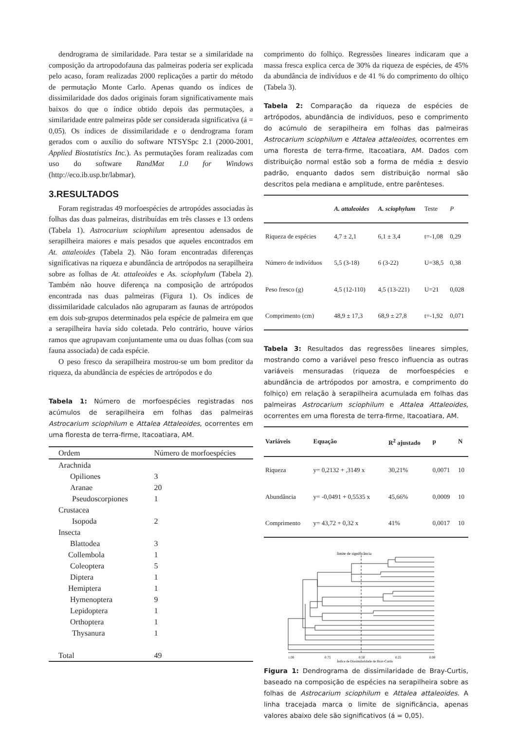dendrograma de similaridade. Para testar se a similaridade na composição da artropodofauna das palmeiras poderia ser explicada pelo acaso, foram realizadas 2000 replicações a partir do método de permutação Monte Carlo. Apenas quando os índices de dissimilaridade dos dados originais foram significativamente mais baixos do que o índice obtido depois das permutações, a similaridade entre palmeiras pôde ser considerada significativa (á = 0,05). Os índices de dissimilaridade e o dendrograma foram gerados com o auxílio do software NTSYSpc 2.1 (2000-2001, Applied Biostatistics Inc.). As permutações foram realizadas com uso do software RandMat 1.0 for Windows (http://eco.ib.usp.br/labmar).
3.RESULTADOS
Foram registradas 49 morfoespécies de artropódes associadas às folhas das duas palmeiras, distribuídas em três classes e 13 ordens (Tabela 1). Astrocarium sciophilum apresentou adensados de serapilheira maiores e mais pesados que aqueles encontrados em At. attaleoides (Tabela 2). Não foram encontradas diferenças significativas na riqueza e abundância de artrópodos na serapilheira sobre as folhas de At. attaleoides e As. sciophylum (Tabela 2). Também não houve diferença na composição de artrópodos encontrada nas duas palmeiras (Figura 1). Os índices de dissimilaridade calculados não agruparam as faunas de artrópodos em dois sub-grupos determinados pela espécie de palmeira em que a serapilheira havia sido coletada. Pelo contrário, houve vários ramos que agrupavam conjuntamente uma ou duas folhas (com sua fauna associada) de cada espécie.
O peso fresco da serapilheira mostrou-se um bom preditor da riqueza, da abundância de espécies de artrópodos e do
Tabela 1: Número de morfoespécies registradas nos acúmulos de serapilheira em folhas das palmeiras Astrocarium sciophilum e Attalea Attaleoides, ocorrentes em uma floresta de terra-firme, Itacoatiara, AM.
| Ordem | Número de morfoespécies |
| --- | --- |
| Arachnida | |
| Opiliones | 3 |
| Aranae | 20 |
| Pseudoscorpiones | 1 |
| Crustacea | |
| Isopoda | 2 |
| Insecta | |
| Blattodea | 3 |
| Collembola | 1 |
| Coleoptera | 5 |
| Diptera | 1 |
| Hemiptera | 1 |
| Hymenoptera | 9 |
| Lepidoptera | 1 |
| Orthoptera | 1 |
| Thysanura | 1 |
| Total | 49 |
comprimento do folhiço. Regressões lineares indicaram que a massa fresca explica cerca de 30% da riqueza de espécies, de 45% da abundância de indivíduos e de 41 % do comprimento do olhiço (Tabela 3).
Tabela 2: Comparação da riqueza de espécies de artrópodos, abundância de indivíduos, peso e comprimento do acúmulo de serapilheira em folhas das palmeiras Astrocarium sciophilum e Attalea attaleoides, ocorrentes em uma floresta de terra-firme, Itacoatiara, AM. Dados com distribuição normal estão sob a forma de média ± desvio padrão, enquanto dados sem distribuição normal são descritos pela mediana e amplitude, entre parênteses.
| | A. attaleoides | A. sciophylum | Teste | P |
| --- | --- | --- | --- | --- |
| Riqueza de espécies | 4,7 ± 2,1 | 6,1 ± 3,4 | t=-1,08 | 0,29 |
| Número de indivíduos | 5,5 (3-18) | 6 (3-22) | U=38,5 | 0,38 |
| Peso fresco (g) | 4,5 (12-110) | 4,5 (13-221) | U=21 | 0,028 |
| Comprimento (cm) | 48,9 ± 17,3 | 68,9 ± 27,8 | t=-1,92 | 0,071 |
Tabela 3: Resultados das regressões lineares simples, mostrando como a variável peso fresco influencia as outras variáveis mensuradas (riqueza de morfoespécies e abundância de artrópodos por amostra, e comprimento do folhiço) em relação à serapilheira acumulada em folhas das palmeiras Astrocarium sciophilum e Attalea Attaleoides, ocorrentes em uma floresta de terra-firme, Itacoatiara, AM.
| Variáveis | Equação | R<sup>2</sup> ajustado | p | N |
| --- | --- | --- | --- | --- |
| Riqueza | y= 0,2132 + ,3149 x | 30,21% | 0,0071 | 10 |
| Abundância | y= -0,0491 + 0,5535 x | 45,66% | 0,0009 | 10 |
| Comprimento | y= 43,72 + 0,32 x | 41% | 0,0017 | 10 |
limite de significância
1.00
0.75
0.50
0.25
0.00
Índice de Dissimilaridade de Bray-Curtis
Attalea1 Astroc7 Astroc2 Astroc4 Astroc8 Astroc9 Astroc3 Attalea4 Attalea5 Astroc5 Astroc10 Attalea6 Attalea9 Attalea8 Attalea3 Astroc1 Attalea2 Astroc6 Attalea10 Attalea7
Figura 1: Dendrograma de dissimilaridade de Bray-Curtis, baseado na composição de espécies na serapilheira sobre as folhas de Astrocarium sciophilum e Attalea attaleoides. A linha tracejada marca o limite de significância, apenas valores abaixo dele são significativos (á = 0,05).